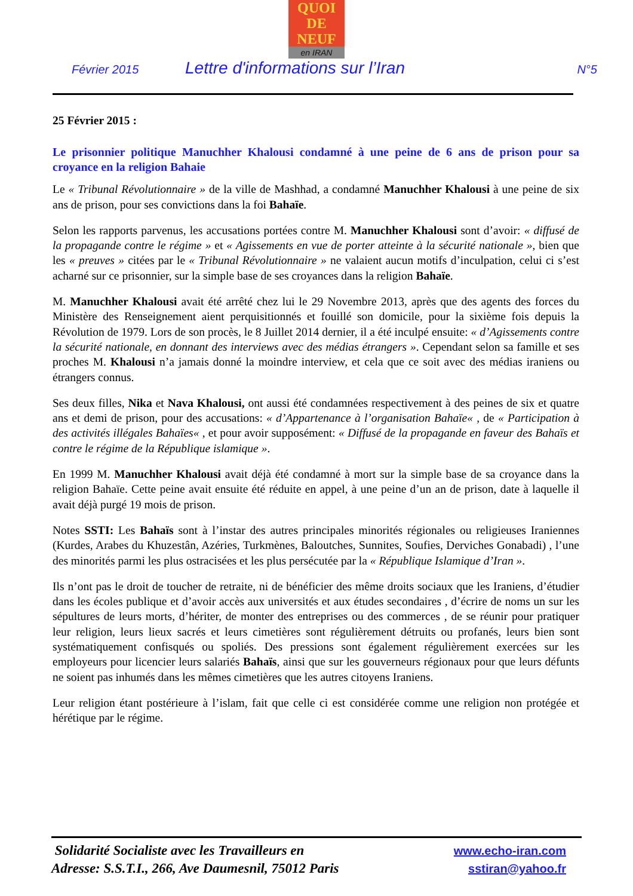QUOI
DE
NEUF
en IRAN
Février 2015 Lettre d'informations sur l’Iran N°5
25 Février 2015 :
Le prisonnier politique Manuchher Khalousi condamné à une peine de 6 ans de prison pour sa croyance en la religion Bahaie
Le « Tribunal Révolutionnaire » de la ville de Mashhad, a condamné Manuchher Khalousi à une peine de six ans de prison, pour ses convictions dans la foi Bahaïe.
Selon les rapports parvenus, les accusations portées contre M. Manuchher Khalousi sont d’avoir: « diffusé de la propagande contre le régime » et « Agissements en vue de porter atteinte à la sécurité nationale », bien que les « preuves » citées par le « Tribunal Révolutionnaire » ne valaient aucun motifs d’inculpation, celui ci s’est acharné sur ce prisonnier, sur la simple base de ses croyances dans la religion Bahaïe.
M. Manuchher Khalousi avait été arrêté chez lui le 29 Novembre 2013, après que des agents des forces du Ministère des Renseignement aient perquisitionnés et fouillé son domicile, pour la sixième fois depuis la Révolution de 1979. Lors de son procès, le 8 Juillet 2014 dernier, il a été inculpé ensuite: « d’Agissements contre la sécurité nationale, en donnant des interviews avec des médias étrangers ». Cependant selon sa famille et ses proches M. Khalousi n’a jamais donné la moindre interview, et cela que ce soit avec des médias iraniens ou étrangers connus.
Ses deux filles, Nika et Nava Khalousi, ont aussi été condamnées respectivement à des peines de six et quatre ans et demi de prison, pour des accusations: « d’Appartenance à l’organisation Bahaïe« , de « Participation à des activités illégales Bahaïes« , et pour avoir supposément: « Diffusé de la propagande en faveur des Bahaïs et contre le régime de la République islamique ».
En 1999 M. Manuchher Khalousi avait déjà été condamné à mort sur la simple base de sa croyance dans la religion Bahaïe. Cette peine avait ensuite été réduite en appel, à une peine d’un an de prison, date à laquelle il avait déjà purgé 19 mois de prison.
Notes SSTI: Les Bahaïs sont à l’instar des autres principales minorités régionales ou religieuses Iraniennes (Kurdes, Arabes du Khuzestân, Azéries, Turkmènes, Baloutches, Sunnites, Soufies, Derviches Gonabadi) , l’une des minorités parmi les plus ostracisées et les plus persécutée par la « République Islamique d’Iran ».
Ils n’ont pas le droit de toucher de retraite, ni de bénéficier des même droits sociaux que les Iraniens, d’étudier dans les écoles publique et d’avoir accès aux universités et aux études secondaires , d’écrire de noms un sur les sépultures de leurs morts, d’hériter, de monter des entreprises ou des commerces , de se réunir pour pratiquer leur religion, leurs lieux sacrés et leurs cimetières sont régulièrement détruits ou profanés, leurs bien sont systématiquement confisqués ou spoliés. Des pressions sont également régulièrement exercées sur les employeurs pour licencier leurs salariés Bahaïs, ainsi que sur les gouverneurs régionaux pour que leurs défunts ne soient pas inhumés dans les mêmes cimetières que les autres citoyens Iraniens.
Leur religion étant postérieure à l’islam, fait que celle ci est considérée comme une religion non protégée et hérétique par le régime.
Solidarité Socialiste avec les Travailleurs en
Adresse: S.S.T.I., 266, Ave Daumesnil, 75012 Paris
www.echo-iran.com
sstiran@yahoo.fr